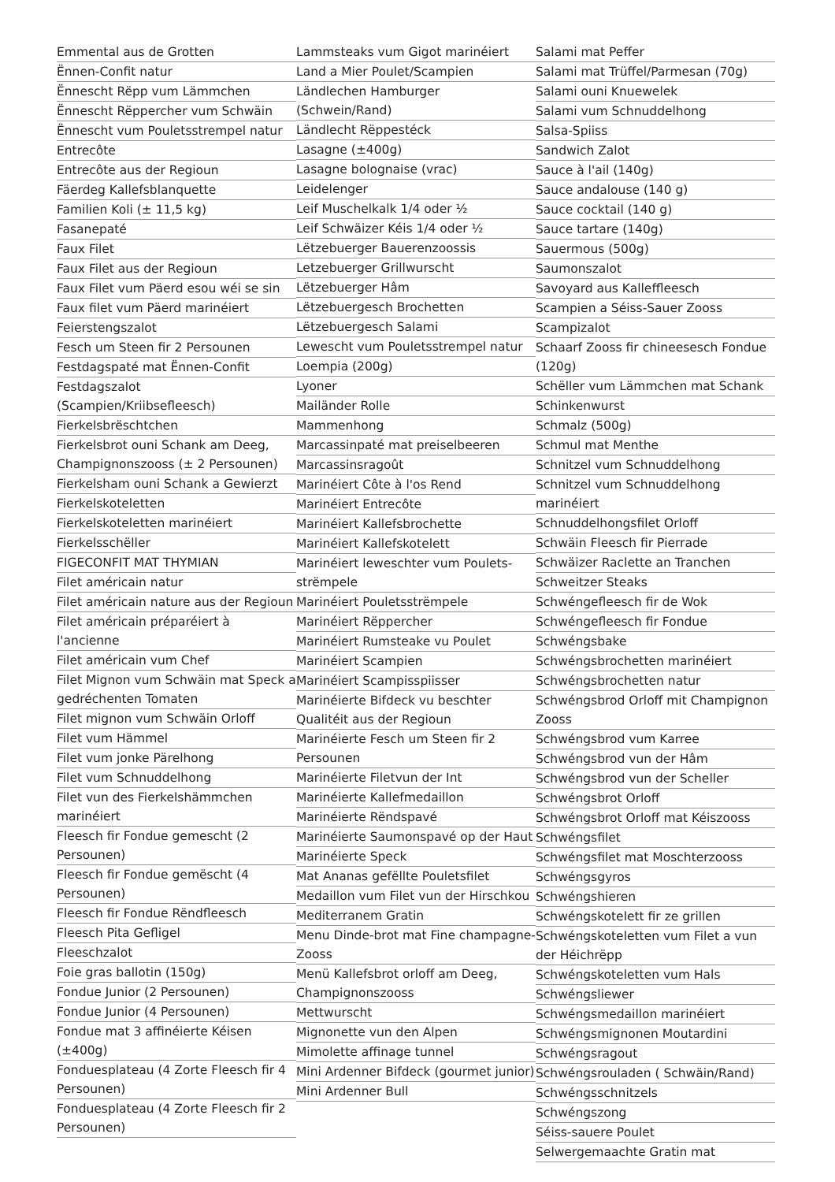Emmental aus de Grotten
Ënnen-Confit natur
Ënnescht Rëpp vum Lämmchen
Ënnescht Rëppercher vum Schwäin
Ënnescht vum Pouletsstrempel natur
Entrecôte
Entrecôte aus der Regioun
Fäerdeg Kallefsblanquette
Familien Koli (± 11,5 kg)
Fasanepaté
Faux Filet
Faux Filet aus der Regioun
Faux Filet vum Päerd esou wéi se sin
Faux filet vum Päerd marinéiert
Feierstengszalot
Fesch um Steen fir 2 Persounen
Festdagspaté mat Ënnen-Confit
Festdagszalot (Scampien/Kriibsefleesch)
Fierkelsbrëschtchen
Fierkelsbrot ouni Schank am Deeg, Champignonszooss (± 2 Persounen)
Fierkelsham ouni Schank a Gewierzt
Fierkelskoteletten
Fierkelskoteletten marinéiert
Fierkelsschëller
FIGECONFIT MAT THYMIAN
Filet américain natur
Filet américain nature aus der Regioun
Filet américain préparéiert à l'ancienne
Filet américain vum Chef
Filet Mignon vum Schwäin mat Speck a gedréchenten Tomaten
Filet mignon vum Schwäin Orloff
Filet vum Hämmel
Filet vum jonke Pärelhong
Filet vum Schnuddelhong
Filet vun des Fierkelshämmchen marinéiert
Fleesch fir Fondue gemescht (2 Persounen)
Fleesch fir Fondue gemëscht (4 Persounen)
Fleesch fir Fondue Rëndfleesch
Fleesch Pita Gefligel
Fleeschzalot
Foie gras ballotin (150g)
Fondue Junior (2 Persounen)
Fondue Junior (4 Persounen)
Fondue mat 3 affinéierte Kéisen (±400g)
Fonduesplateau (4 Zorte Fleesch fir 4 Persounen)
Fonduesplateau (4 Zorte Fleesch fir 2 Persounen)
Lammsteaks vum Gigot marinéiert
Land a Mier Poulet/Scampien
Ländlechen Hamburger (Schwein/Rand)
Ländlecht Rëppestéck
Lasagne (±400g)
Lasagne bolognaise (vrac)
Leidelenger
Leif Muschelkalk 1/4 oder ½
Leif Schwäizer Kéis 1/4 oder ½
Lëtzebuerger Bauerenzoossis
Letzebuerger Grillwurscht
Lëtzebuerger Hâm
Lëtzebuergesch Brochetten
Lëtzebuergesch Salami
Lewescht vum Pouletsstrempel natur
Loempia (200g)
Lyoner
Mailänder Rolle
Mammenhong
Marcassinpaté mat preiselbeeren
Marcassinsragoût
Marinéiert Côte à l'os Rend
Marinéiert Entrecôte
Marinéiert Kallefsbrochette
Marinéiert Kallefskotelett
Marinéiert leweschter vum Poulets-strëmpele
Marinéiert Pouletsstrëmpele
Marinéiert Rëppercher
Marinéiert Rumsteake vu Poulet
Marinéiert Scampien
Marinéiert Scampisspiisser
Marinéierte Bifdeck vu beschter Qualitéit aus der Regioun
Marinéierte Fesch um Steen fir 2 Persounen
Marinéierte Filetvun der Int
Marinéierte Kallefmedaillon
Marinéierte Rëndspavé
Marinéierte Saumonspavé op der Haut
Marinéierte Speck
Mat Ananas gefëllte Pouletsfilet
Medaillon vum Filet vun der Hirschkou
Mediterranem Gratin
Menu Dinde-brot mat Fine champagne-Zooss
Menü Kallefsbrot orloff am Deeg, Champignonszooss
Mettwurscht
Mignonette vun den Alpen
Mimolette affinage tunnel
Mini Ardenner Bifdeck (gourmet junior)
Mini Ardenner Bull
Salami mat Peffer
Salami mat Trüffel/Parmesan (70g)
Salami ouni Knuewelek
Salami vum Schnuddelhong
Salsa-Spiiss
Sandwich Zalot
Sauce à l'ail (140g)
Sauce andalouse (140 g)
Sauce cocktail (140 g)
Sauce tartare (140g)
Sauermous (500g)
Saumonszalot
Savoyard aus Kalleffleesch
Scampien a Séiss-Sauer Zooss
Scampizalot
Schaarf Zooss fir chineesesch Fondue (120g)
Schëller vum Lämmchen mat Schank
Schinkenwurst
Schmalz (500g)
Schmul mat Menthe
Schnitzel vum Schnuddelhong
Schnitzel vum Schnuddelhong marinéiert
Schnuddelhongsfilet Orloff
Schwäin Fleesch fir Pierrade
Schwäizer Raclette an Tranchen
Schweitzer Steaks
Schwéngefleesch fir de Wok
Schwéngefleesch fir Fondue
Schwéngsbake
Schwéngsbrochetten marinéiert
Schwéngsbrochetten natur
Schwéngsbrod Orloff mit Champignon Zooss
Schwéngsbrod vum Karree
Schwéngsbrod vun der Hâm
Schwéngsbrod vun der Scheller
Schwéngsbrot Orloff
Schwéngsbrot Orloff mat Kéiszooss
Schwéngsfilet
Schwéngsfilet mat Moschterzooss
Schwéngsgyros
Schwéngshieren
Schwéngskotelett fir ze grillen
Schwéngskoteletten vum Filet a vun der Héichrëpp
Schwéngskoteletten vum Hals
Schwéngsliewer
Schwéngsmedaillon marinéiert
Schwéngsmignonen Moutardini
Schwéngsragout
Schwéngsrouladen ( Schwäin/Rand)
Schwéngsschnitzels
Schwéngszong
Séiss-sauere Poulet
Selwergemaachte Gratin mat